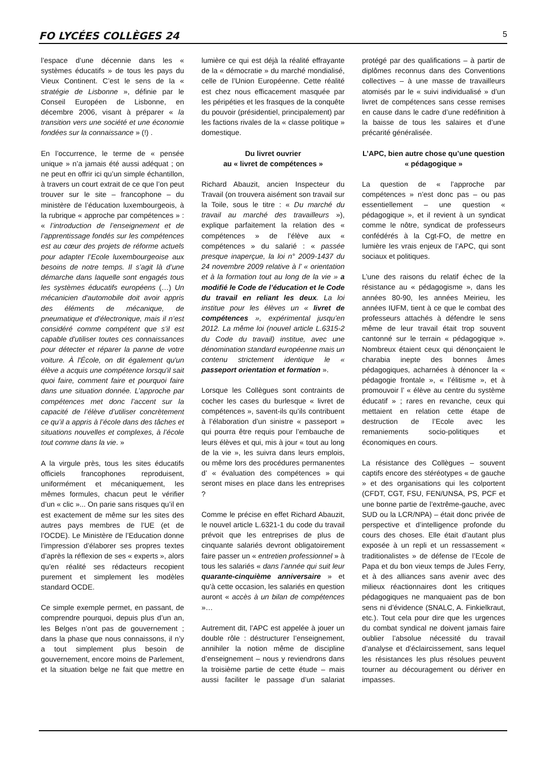FO LYCÉES COLLÈGES 24 5
l’espace d’une décennie dans les « systèmes éducatifs » de tous les pays du Vieux Continent. C’est le sens de la « stratégie de Lisbonne », définie par le Conseil Européen de Lisbonne, en décembre 2006, visant à préparer « la transition vers une société et une économie fondées sur la connaissance » (!) .
En l’occurrence, le terme de « pensée unique » n’a jamais été aussi adéquat ; on ne peut en offrir ici qu’un simple échantillon, à travers un court extrait de ce que l’on peut trouver sur le site – francophone – du ministère de l’éducation luxembourgeois, à la rubrique « approche par compétences » : « l’introduction de l’enseignement et de l’apprentissage fondés sur les compétences est au cœur des projets de réforme actuels pour adapter l’Ecole luxembourgeoise aux besoins de notre temps. Il s’agit là d’une démarche dans laquelle sont engagés tous les systèmes éducatifs européens (…) Un mécanicien d'automobile doit avoir appris des éléments de mécanique, de pneumatique et d'électronique, mais il n’est considéré comme compétent que s’il est capable d'utiliser toutes ces connaissances pour détecter et réparer la panne de votre voiture. À l'École, on dit également qu'un élève a acquis une compétence lorsqu'il sait quoi faire, comment faire et pourquoi faire dans une situation donnée. L’approche par compétences met donc l’accent sur la capacité de l’élève d’utiliser concrètement ce qu’il a appris à l’école dans des tâches et situations nouvelles et complexes, à l’école tout comme dans la vie. »
A la virgule près, tous les sites éducatifs officiels francophones reproduisent, uniformément et mécaniquement, les mêmes formules, chacun peut le vérifier d’un « clic »... On parie sans risques qu’il en est exactement de même sur les sites des autres pays membres de l’UE (et de l’OCDE). Le Ministère de l’Education donne l’impression d’élaborer ses propres textes d’après la réflexion de ses « experts », alors qu’en réalité ses rédacteurs recopient purement et simplement les modèles standard OCDE.
Ce simple exemple permet, en passant, de comprendre pourquoi, depuis plus d’un an, les Belges n’ont pas de gouvernement ; dans la phase que nous connaissons, il n’y a tout simplement plus besoin de gouvernement, encore moins de Parlement, et la situation belge ne fait que mettre en lumière ce qui est déjà la réalité effrayante de la « démocratie » du marché mondialisé, celle de l’Union Européenne. Cette réalité est chez nous efficacement masquée par les péripéties et les frasques de la conquête du pouvoir (présidentiel, principalement) par les factions rivales de la « classe politique » domestique.
Du livret ouvrier
au « livret de compétences »
Richard Abauzit, ancien Inspecteur du Travail (on trouvera aisément son travail sur la Toile, sous le titre : « Du marché du travail au marché des travailleurs »), explique parfaitement la relation des « compétences » de l’élève aux « compétences » du salarié : « passée presque inaperçue, la loi n° 2009-1437 du 24 novembre 2009 relative à l’ « orientation et à la formation tout au long de la vie » a modifié le Code de l’éducation et le Code du travail en reliant les deux. La loi institue pour les élèves un « livret de compétences », expérimental jusqu’en 2012. La même loi (nouvel article L.6315-2 du Code du travail) institue, avec une dénomination standard européenne mais un contenu strictement identique le « passeport orientation et formation ».
Lorsque les Collègues sont contraints de cocher les cases du burlesque « livret de compétences », savent-ils qu’ils contribuent à l’élaboration d’un sinistre « passeport » qui pourra être requis pour l’embauche de leurs élèves et qui, mis à jour « tout au long de la vie », les suivra dans leurs emplois, ou même lors des procédures permanentes d’ « évaluation des compétences » qui seront mises en place dans les entreprises ?
Comme le précise en effet Richard Abauzit, le nouvel article L.6321-1 du code du travail prévoit que les entreprises de plus de cinquante salariés devront obligatoirement faire passer un « entretien professionnel » à tous les salariés « dans l’année qui suit leur quarante-cinquième anniversaire » et qu’à cette occasion, les salariés en question auront « accès à un bilan de compétences »…
Autrement dit, l’APC est appelée à jouer un double rôle : déstructurer l’enseignement, annihiler la notion même de discipline d’enseignement – nous y reviendrons dans la troisième partie de cette étude – mais aussi faciliter le passage d’un salariat protégé par des qualifications – à partir de diplômes reconnus dans des Conventions collectives – à une masse de travailleurs atomisés par le « suivi individualisé » d’un livret de compétences sans cesse remises en cause dans le cadre d’une redéfinition à la baisse de tous les salaires et d’une précarité généralisée.
L’APC, bien autre chose qu’une question « pédagogique »
La question de « l’approche par compétences » n’est donc pas – ou pas essentiellement – une question « pédagogique », et il revient à un syndicat comme le nôtre, syndicat de professeurs confédérés à la Cgt-FO, de mettre en lumière les vrais enjeux de l’APC, qui sont sociaux et politiques.
L’une des raisons du relatif échec de la résistance au « pédagogisme », dans les années 80-90, les années Meirieu, les années IUFM, tient à ce que le combat des professeurs attachés à défendre le sens même de leur travail était trop souvent cantonné sur le terrain « pédagogique ». Nombreux étaient ceux qui dénonçaient le charabia inepte des bonnes âmes pédagogiques, acharnées à dénoncer la « pédagogie frontale », « l’élitisme », et à promouvoir l’ « élève au centre du système éducatif » ; rares en revanche, ceux qui mettaient en relation cette étape de destruction de l’Ecole avec les remaniements socio-politiques et économiques en cours.
La résistance des Collègues – souvent captifs encore des stéréotypes « de gauche » et des organisations qui les colportent (CFDT, CGT, FSU, FEN/UNSA, PS, PCF et une bonne partie de l’extrême-gauche, avec SUD ou la LCR/NPA) – était donc privée de perspective et d’intelligence profonde du cours des choses. Elle était d’autant plus exposée à un repli et un ressassement « traditionalistes » de défense de l’Ecole de Papa et du bon vieux temps de Jules Ferry, et à des alliances sans avenir avec des milieux réactionnaires dont les critiques pédagogiques ne manquaient pas de bon sens ni d’évidence (SNALC, A. Finkielkraut, etc.). Tout cela pour dire que les urgences du combat syndical ne doivent jamais faire oublier l’absolue nécessité du travail d’analyse et d’éclaircissement, sans lequel les résistances les plus résolues peuvent tourner au découragement ou dériver en impasses.